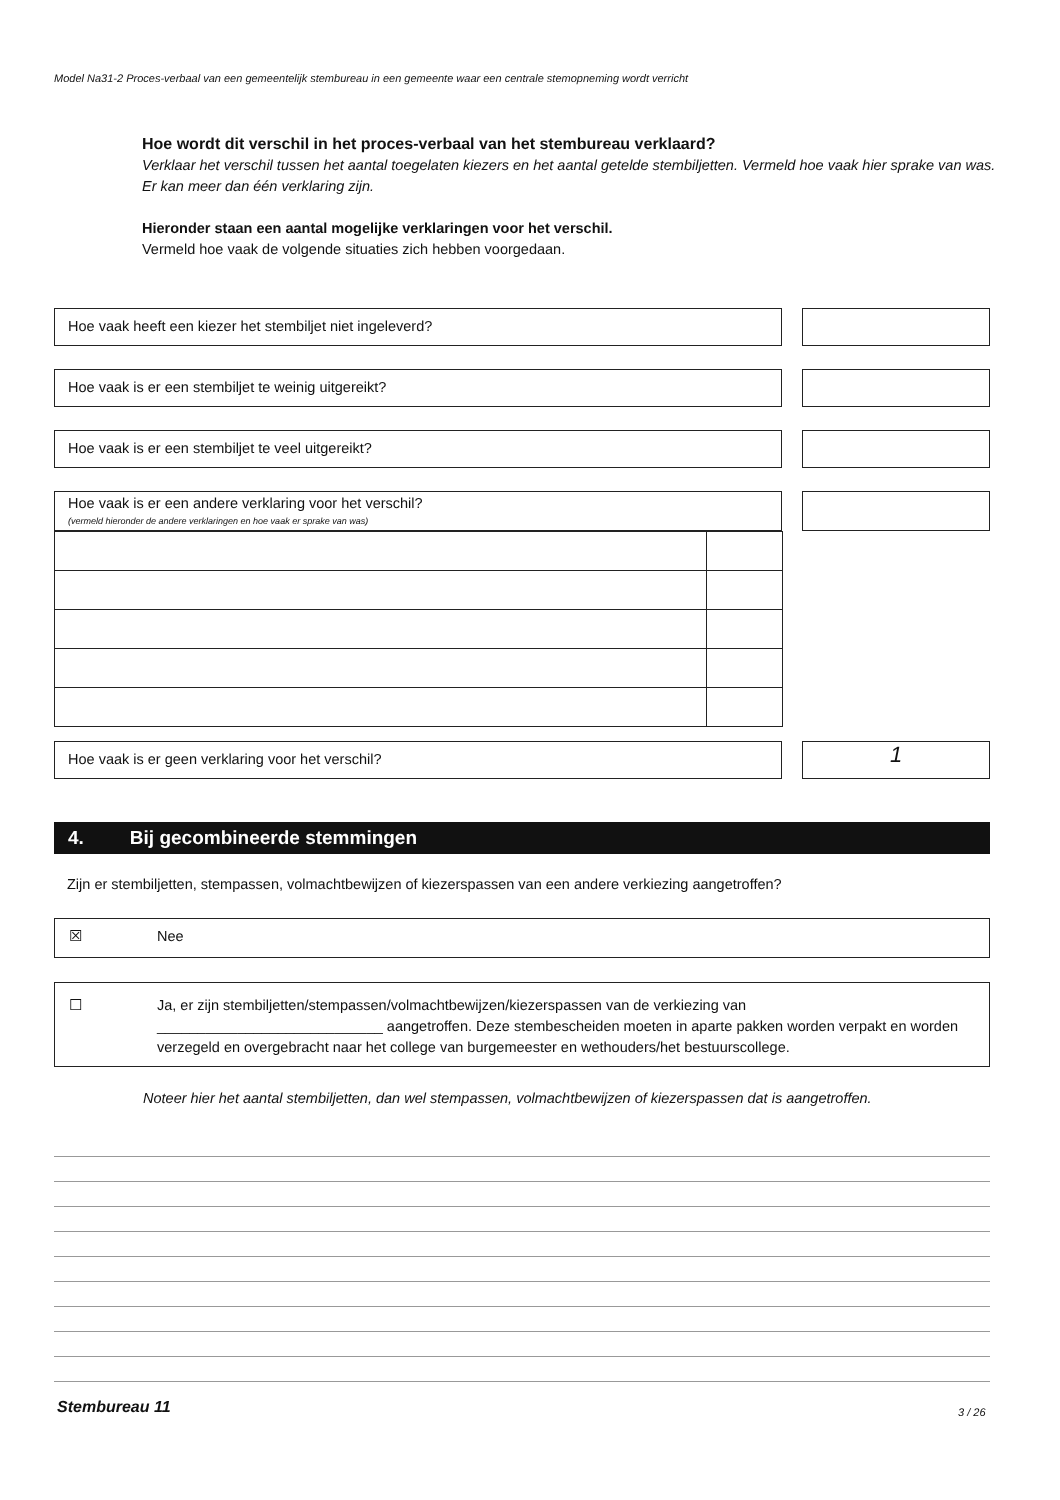Model Na31-2 Proces-verbaal van een gemeentelijk stembureau in een gemeente waar een centrale stemopneming wordt verricht
Hoe wordt dit verschil in het proces-verbaal van het stembureau verklaard?
Verklaar het verschil tussen het aantal toegelaten kiezers en het aantal getelde stembiljetten. Vermeld hoe vaak hier sprake van was. Er kan meer dan één verklaring zijn.
Hieronder staan een aantal mogelijke verklaringen voor het verschil.
Vermeld hoe vaak de volgende situaties zich hebben voorgedaan.
Hoe vaak heeft een kiezer het stembiljet niet ingeleverd?
Hoe vaak is er een stembiljet te weinig uitgereikt?
Hoe vaak is er een stembiljet te veel uitgereikt?
Hoe vaak is er een andere verklaring voor het verschil?
(vermeld hieronder de andere verklaringen en hoe vaak er sprake van was)
Hoe vaak is er geen verklaring voor het verschil?
1
4. Bij gecombineerde stemmingen
Zijn er stembiljetten, stempassen, volmachtbewijzen of kiezerspassen van een andere verkiezing aangetroffen?
☒ Nee
☐ Ja, er zijn stembiljetten/stempassen/volmachtbewijzen/kiezerspassen van de verkiezing van
____________________________ aangetroffen. Deze stembescheiden moeten in aparte pakken worden verpakt en worden verzegeld en overgebracht naar het college van burgemeester en wethouders/het bestuurscollege.
Noteer hier het aantal stembiljetten, dan wel stempassen, volmachtbewijzen of kiezerspassen dat is aangetroffen.
Stembureau 11 3 / 26